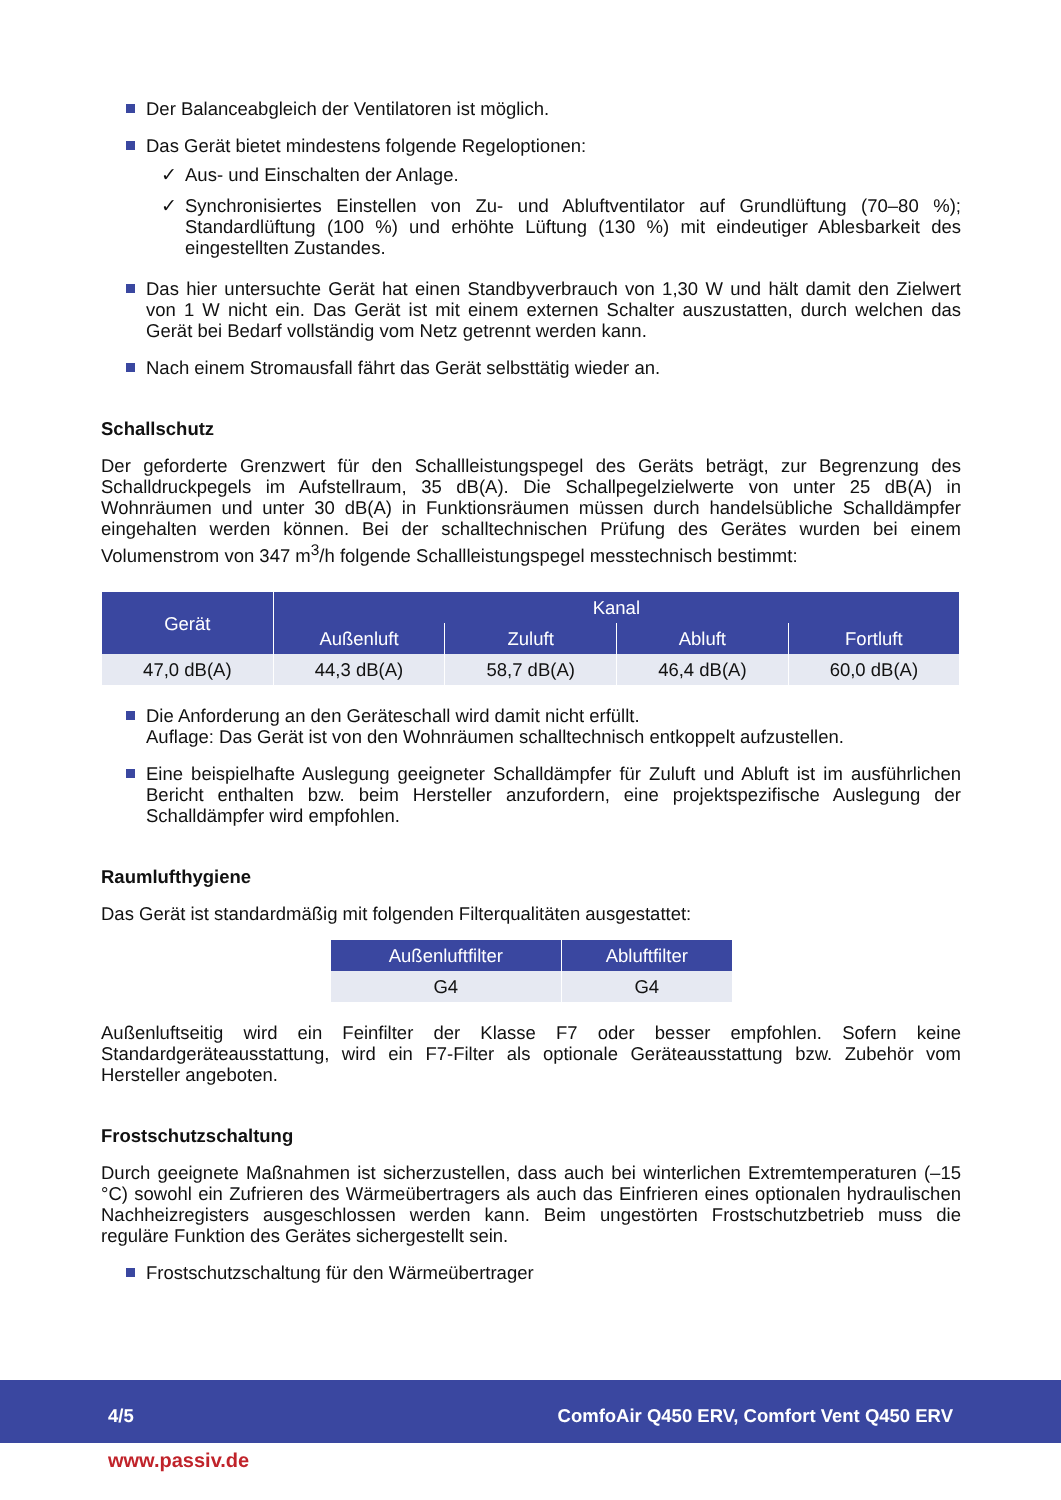Der Balanceabgleich der Ventilatoren ist möglich.
Das Gerät bietet mindestens folgende Regeloptionen:
✓ Aus- und Einschalten der Anlage.
✓ Synchronisiertes Einstellen von Zu- und Abluftventilator auf Grundlüftung (70–80 %); Standardlüftung (100 %) und erhöhte Lüftung (130 %) mit eindeutiger Ablesbarkeit des eingestellten Zustandes.
Das hier untersuchte Gerät hat einen Standbyverbrauch von 1,30 W und hält damit den Zielwert von 1 W nicht ein. Das Gerät ist mit einem externen Schalter auszustatten, durch welchen das Gerät bei Bedarf vollständig vom Netz getrennt werden kann.
Nach einem Stromausfall fährt das Gerät selbsttätig wieder an.
Schallschutz
Der geforderte Grenzwert für den Schallleistungspegel des Geräts beträgt, zur Begrenzung des Schalldruckpegels im Aufstellraum, 35 dB(A). Die Schallpegelzielwerte von unter 25 dB(A) in Wohnräumen und unter 30 dB(A) in Funktionsräumen müssen durch handelsübliche Schalldämpfer eingehalten werden können. Bei der schalltechnischen Prüfung des Gerätes wurden bei einem Volumenstrom von 347 m<sup>3</sup>/h folgende Schallleistungspegel messtechnisch bestimmt:
| Gerät | Kanal | | | |
| --- | --- | --- | --- | --- |
| | Außenluft | Zuluft | Abluft | Fortluft |
| 47,0 dB(A) | 44,3 dB(A) | 58,7 dB(A) | 46,4 dB(A) | 60,0 dB(A) |
Die Anforderung an den Geräteschall wird damit nicht erfüllt.
Auflage: Das Gerät ist von den Wohnräumen schalltechnisch entkoppelt aufzustellen.
Eine beispielhafte Auslegung geeigneter Schalldämpfer für Zuluft und Abluft ist im ausführlichen Bericht enthalten bzw. beim Hersteller anzufordern, eine projektspezifische Auslegung der Schalldämpfer wird empfohlen.
Raumlufthygiene
Das Gerät ist standardmäßig mit folgenden Filterqualitäten ausgestattet:
| Außenluftfilter | Abluftfilter |
| --- | --- |
| G4 | G4 |
Außenluftseitig wird ein Feinfilter der Klasse F7 oder besser empfohlen. Sofern keine Standardgeräteausstattung, wird ein F7-Filter als optionale Geräteausstattung bzw. Zubehör vom Hersteller angeboten.
Frostschutzschaltung
Durch geeignete Maßnahmen ist sicherzustellen, dass auch bei winterlichen Extremtemperaturen (–15 °C) sowohl ein Zufrieren des Wärmeübertragers als auch das Einfrieren eines optionalen hydraulischen Nachheizregisters ausgeschlossen werden kann. Beim ungestörten Frostschutzbetrieb muss die reguläre Funktion des Gerätes sichergestellt sein.
Frostschutzschaltung für den Wärmeübertrager
4/5 ComfoAir Q450 ERV, Comfort Vent Q450 ERV
www.passiv.de